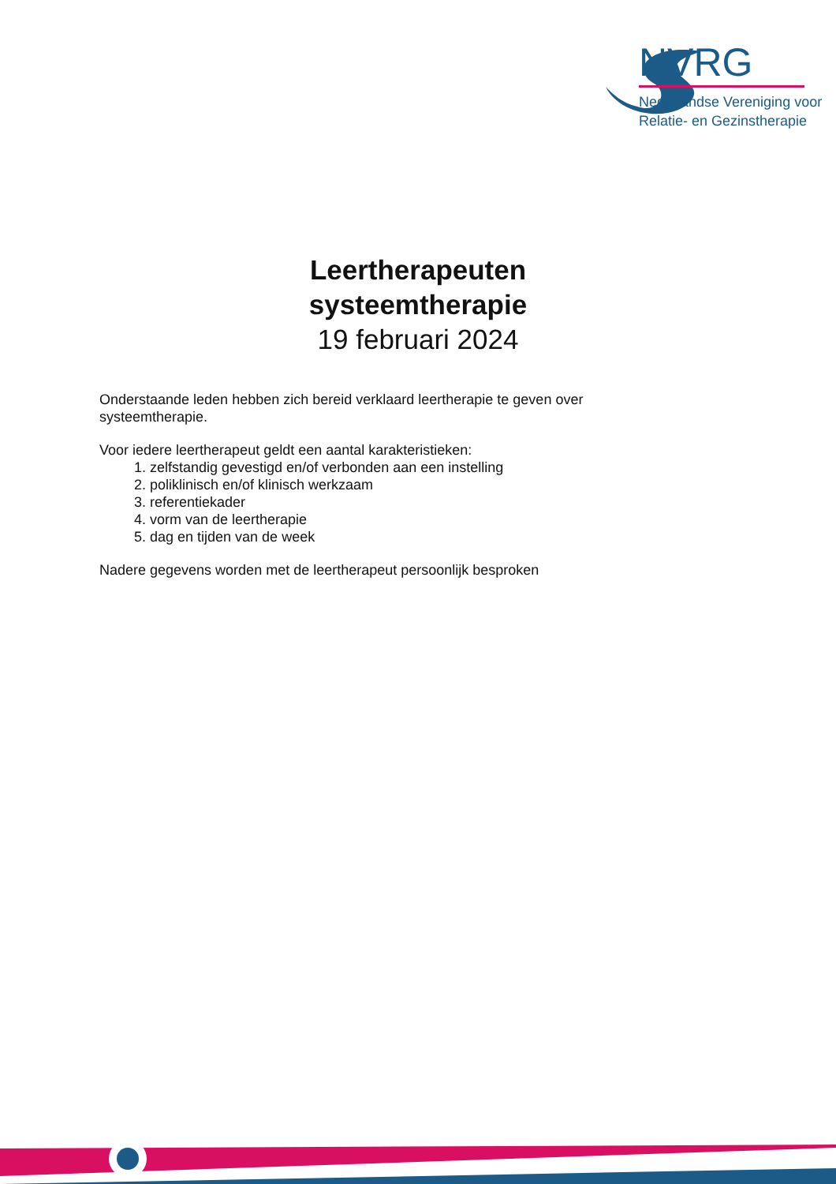NVRG
Nederlandse Vereniging voor
Relatie- en Gezinstherapie
Leertherapeuten
systeemtherapie
19 februari 2024
Onderstaande leden hebben zich bereid verklaard leertherapie te geven over systeemtherapie.
Voor iedere leertherapeut geldt een aantal karakteristieken:
1. zelfstandig gevestigd en/of verbonden aan een instelling
2. poliklinisch en/of klinisch werkzaam
3. referentiekader
4. vorm van de leertherapie
5. dag en tijden van de week
Nadere gegevens worden met de leertherapeut persoonlijk besproken